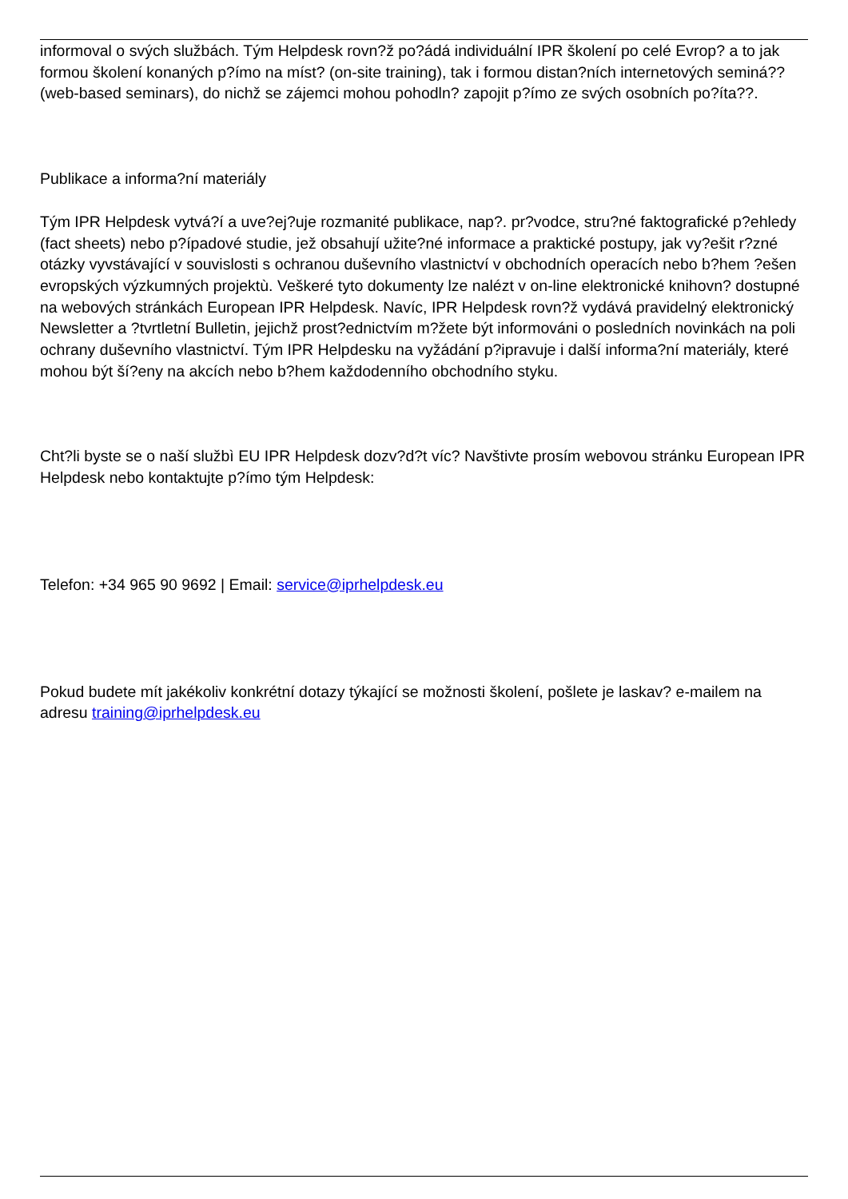informoval o svých službách. Tým Helpdesk rovn?ž po?ádá individuální IPR školení po celé Evrop? a to jak formou školení konaných p?ímo na míst? (on-site training), tak i formou distan?ních internetových seminá?? (web-based seminars), do nichž se zájemci mohou pohodln? zapojit p?ímo ze svých osobních po?íta??.
Publikace a informa?ní materiály
Tým IPR Helpdesk vytvá?í a uve?ej?uje rozmanité publikace, nap?. pr?vodce, stru?né faktografické p?ehledy (fact sheets) nebo p?ípadové studie, jež obsahují užite?né informace a praktické postupy, jak vy?ešit r?zné otázky vyvstávající v souvislosti s ochranou duševního vlastnictví v obchodních operacích nebo b?hem ?ešen evropských výzkumných projektù. Veškeré tyto dokumenty lze nalézt v on-line elektronické knihovn? dostupné na webových stránkách European IPR Helpdesk. Navíc, IPR Helpdesk rovn?ž vydává pravidelný elektronický Newsletter a ?tvrtletní Bulletin, jejichž prost?ednictvím m?žete být informováni o posledních novinkách na poli ochrany duševního vlastnictví. Tým IPR Helpdesku na vyžádání p?ipravuje i další informa?ní materiály, které mohou být ší?eny na akcích nebo b?hem každodenního obchodního styku.
Cht?li byste se o naší službì EU IPR Helpdesk dozv?d?t víc? Navštivte prosím webovou stránku European IPR Helpdesk nebo kontaktujte p?ímo tým Helpdesk:
Telefon: +34 965 90 9692 | Email: service@iprhelpdesk.eu
Pokud budete mít jakékoliv konkrétní dotazy týkající se možnosti školení, pošlete je laskav? e-mailem na adresu training@iprhelpdesk.eu